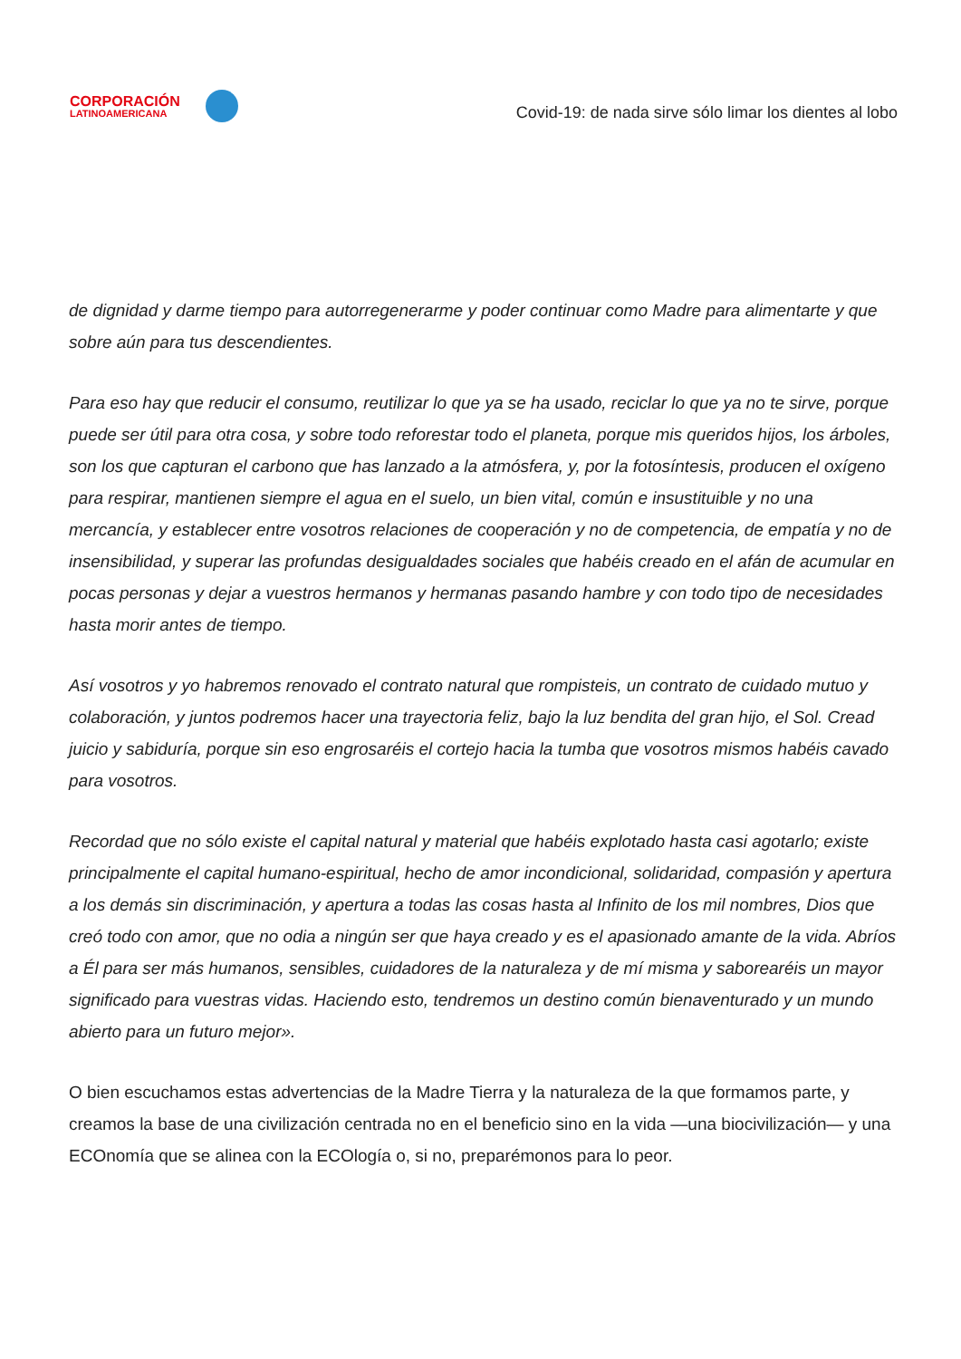CORPORACIÓN
LATINOAMERICANA
Covid-19: de nada sirve sólo limar los dientes al lobo
de dignidad y darme tiempo para autorregenerarme y poder continuar como Madre para alimentarte y que sobre aún para tus descendientes.
Para eso hay que reducir el consumo, reutilizar lo que ya se ha usado, reciclar lo que ya no te sirve, porque puede ser útil para otra cosa, y sobre todo reforestar todo el planeta, porque mis queridos hijos, los árboles, son los que capturan el carbono que has lanzado a la atmósfera, y, por la fotosíntesis, producen el oxígeno para respirar, mantienen siempre el agua en el suelo, un bien vital, común e insustituible y no una mercancía, y establecer entre vosotros relaciones de cooperación y no de competencia, de empatía y no de insensibilidad, y superar las profundas desigualdades sociales que habéis creado en el afán de acumular en pocas personas y dejar a vuestros hermanos y hermanas pasando hambre y con todo tipo de necesidades hasta morir antes de tiempo.
Así vosotros y yo habremos renovado el contrato natural que rompisteis, un contrato de cuidado mutuo y colaboración, y juntos podremos hacer una trayectoria feliz, bajo la luz bendita del gran hijo, el Sol. Cread juicio y sabiduría, porque sin eso engrosaréis el cortejo hacia la tumba que vosotros mismos habéis cavado para vosotros.
Recordad que no sólo existe el capital natural y material que habéis explotado hasta casi agotarlo; existe principalmente el capital humano-espiritual, hecho de amor incondicional, solidaridad, compasión y apertura a los demás sin discriminación, y apertura a todas las cosas hasta al Infinito de los mil nombres, Dios que creó todo con amor, que no odia a ningún ser que haya creado y es el apasionado amante de la vida. Abríos a Él para ser más humanos, sensibles, cuidadores de la naturaleza y de mí misma y saborearéis un mayor significado para vuestras vidas. Haciendo esto, tendremos un destino común bienaventurado y un mundo abierto para un futuro mejor».
O bien escuchamos estas advertencias de la Madre Tierra y la naturaleza de la que formamos parte, y creamos la base de una civilización centrada no en el beneficio sino en la vida —una biocivilización— y una ECOnomía que se alinea con la ECOlogía o, si no, preparémonos para lo peor.